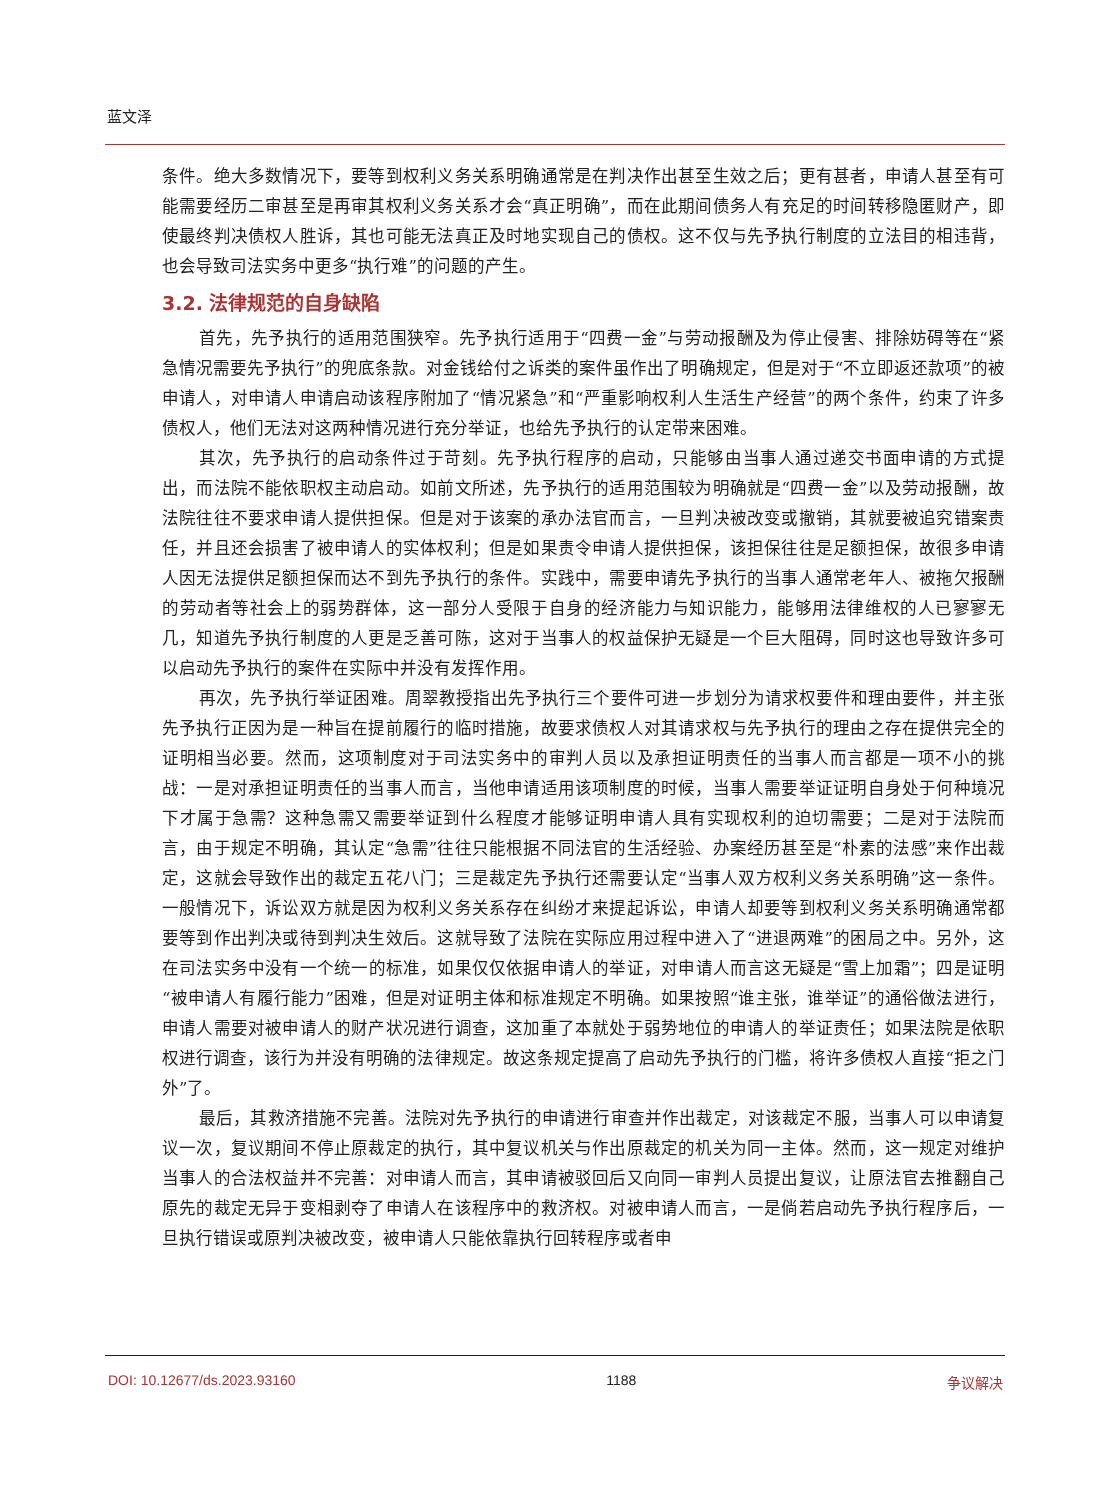蓝文泽
条件。绝大多数情况下，要等到权利义务关系明确通常是在判决作出甚至生效之后；更有甚者，申请人甚至有可能需要经历二审甚至是再审其权利义务关系才会“真正明确”，而在此期间债务人有充足的时间转移隐匿财产，即使最终判决债权人胜诉，其也可能无法真正及时地实现自己的债权。这不仅与先予执行制度的立法目的相违背，也会导致司法实务中更多“执行难”的问题的产生。
3.2. 法律规范的自身缺陷
首先，先予执行的适用范围狭窄。先予执行适用于“四费一金”与劳动报酬及为停止侵害、排除妨碍等在“紧急情况需要先予执行”的兜底条款。对金钱给付之诉类的案件虽作出了明确规定，但是对于“不立即返还款项”的被申请人，对申请人申请启动该程序附加了“情况紧急”和“严重影响权利人生活生产经营”的两个条件，约束了许多债权人，他们无法对这两种情况进行充分举证，也给先予执行的认定带来困难。
其次，先予执行的启动条件过于苛刻。先予执行程序的启动，只能够由当事人通过递交书面申请的方式提出，而法院不能依职权主动启动。如前文所述，先予执行的适用范围较为明确就是“四费一金”以及劳动报酬，故法院往往不要求申请人提供担保。但是对于该案的承办法官而言，一旦判决被改变或撤销，其就要被追究错案责任，并且还会损害了被申请人的实体权利；但是如果责令申请人提供担保，该担保往往是足额担保，故很多申请人因无法提供足额担保而达不到先予执行的条件。实践中，需要申请先予执行的当事人通常老年人、被拖欠报酬的劳动者等社会上的弱势群体，这一部分人受限于自身的经济能力与知识能力，能够用法律维权的人已寥寥无几，知道先予执行制度的人更是乏善可陈，这对于当事人的权益保护无疑是一个巨大阻碍，同时这也导致许多可以启动先予执行的案件在实际中并没有发挥作用。
再次，先予执行举证困难。周翠教授指出先予执行三个要件可进一步划分为请求权要件和理由要件，并主张先予执行正因为是一种旨在提前履行的临时措施，故要求债权人对其请求权与先予执行的理由之存在提供完全的证明相当必要。然而，这项制度对于司法实务中的审判人员以及承担证明责任的当事人而言都是一项不小的挑战：一是对承担证明责任的当事人而言，当他申请适用该项制度的时候，当事人需要举证证明自身处于何种境况下才属于急需？这种急需又需要举证到什么程度才能够证明申请人具有实现权利的迫切需要；二是对于法院而言，由于规定不明确，其认定“急需”往往只能根据不同法官的生活经验、办案经历甚至是“朴素的法感”来作出裁定，这就会导致作出的裁定五花八门；三是裁定先予执行还需要认定“当事人双方权利义务关系明确”这一条件。一般情况下，诉讼双方就是因为权利义务关系存在纠纷才来提起诉讼，申请人却要等到权利义务关系明确通常都要等到作出判决或待到判决生效后。这就导致了法院在实际应用过程中进入了“进退两难”的困局之中。另外，这在司法实务中没有一个统一的标准，如果仅仅依据申请人的举证，对申请人而言这无疑是“雪上加霜”；四是证明“被申请人有履行能力”困难，但是对证明主体和标准规定不明确。如果按照“谁主张，谁举证”的通俗做法进行，申请人需要对被申请人的财产状况进行调查，这加重了本就处于弱势地位的申请人的举证责任；如果法院是依职权进行调查，该行为并没有明确的法律规定。故这条规定提高了启动先予执行的门槛，将许多债权人直接“拒之门外”了。
最后，其救济措施不完善。法院对先予执行的申请进行审查并作出裁定，对该裁定不服，当事人可以申请复议一次，复议期间不停止原裁定的执行，其中复议机关与作出原裁定的机关为同一主体。然而，这一规定对维护当事人的合法权益并不完善：对申请人而言，其申请被驳回后又向同一审判人员提出复议，让原法官去推翻自己原先的裁定无异于变相剥夺了申请人在该程序中的救济权。对被申请人而言，一是倘若启动先予执行程序后，一旦执行错误或原判决被改变，被申请人只能依靠执行回转程序或者申
DOI: 10.12677/ds.2023.93160 1188 争议解决